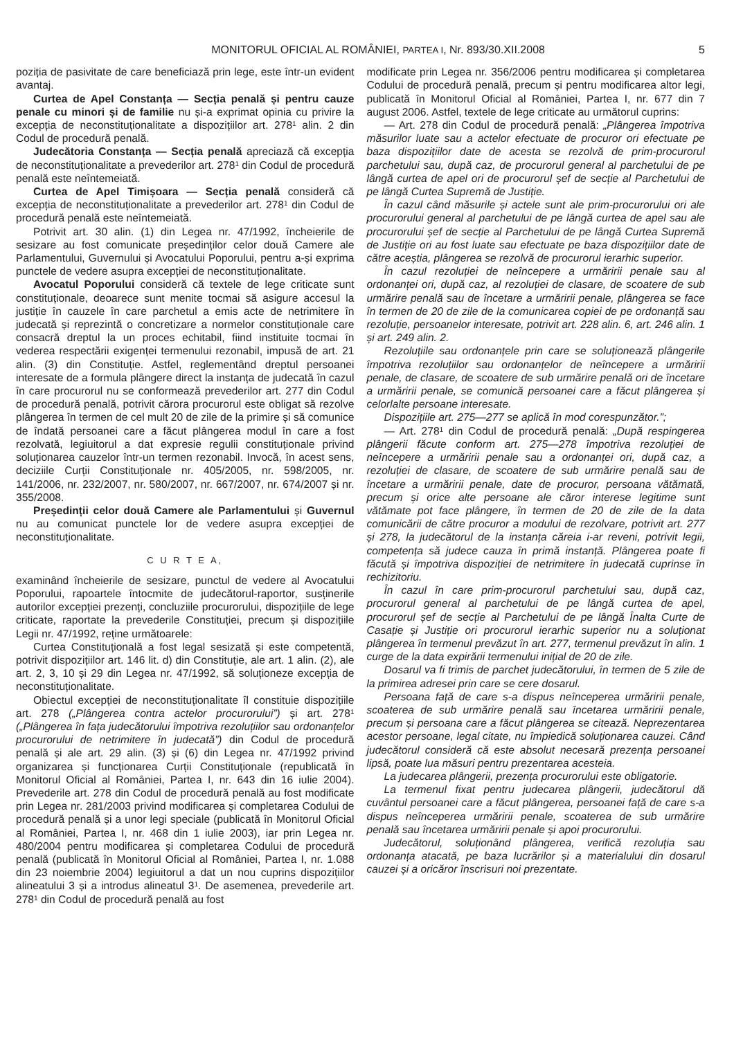MONITORUL OFICIAL AL ROMÂNIEI, PARTEA I, Nr. 893/30.XII.2008 5
poziția de pasivitate de care beneficiază prin lege, este într-un evident avantaj.
Curtea de Apel Constanța — Secția penală și pentru cauze penale cu minori și de familie nu și-a exprimat opinia cu privire la excepția de neconstituționalitate a dispozițiilor art. 278<sup>1</sup> alin. 2 din Codul de procedură penală.
Judecătoria Constanța — Secția penală apreciază că excepția de neconstituționalitate a prevederilor art. 278<sup>1</sup> din Codul de procedură penală este neîntemeiată.
Curtea de Apel Timișoara — Secția penală consideră că excepția de neconstituționalitate a prevederilor art. 278<sup>1</sup> din Codul de procedură penală este neîntemeiată.
Potrivit art. 30 alin. (1) din Legea nr. 47/1992, încheierile de sesizare au fost comunicate președinților celor două Camere ale Parlamentului, Guvernului și Avocatului Poporului, pentru a-și exprima punctele de vedere asupra excepției de neconstituționalitate.
Avocatul Poporului consideră că textele de lege criticate sunt constituționale, deoarece sunt menite tocmai să asigure accesul la justiție în cauzele în care parchetul a emis acte de netrimitere în judecată și reprezintă o concretizare a normelor constituționale care consacră dreptul la un proces echitabil, fiind instituite tocmai în vederea respectării exigenței termenului rezonabil, impusă de art. 21 alin. (3) din Constituție. Astfel, reglementând dreptul persoanei interesate de a formula plângere direct la instanța de judecată în cazul în care procurorul nu se conformează prevederilor art. 277 din Codul de procedură penală, potrivit cărora procurorul este obligat să rezolve plângerea în termen de cel mult 20 de zile de la primire și să comunice de îndată persoanei care a făcut plângerea modul în care a fost rezolvată, legiuitorul a dat expresie regulii constituționale privind soluționarea cauzelor într-un termen rezonabil. Invocă, în acest sens, deciziile Curții Constituționale nr. 405/2005, nr. 598/2005, nr. 141/2006, nr. 232/2007, nr. 580/2007, nr. 667/2007, nr. 674/2007 și nr. 355/2008.
Președinții celor două Camere ale Parlamentului și Guvernul nu au comunicat punctele lor de vedere asupra excepției de neconstituționalitate.
C U R T E A,
examinând încheierile de sesizare, punctul de vedere al Avocatului Poporului, rapoartele întocmite de judecătorul-raportor, susținerile autorilor excepției prezenți, concluziile procurorului, dispozițiile de lege criticate, raportate la prevederile Constituției, precum și dispozițiile Legii nr. 47/1992, reține următoarele:
Curtea Constituțională a fost legal sesizată și este competentă, potrivit dispozițiilor art. 146 lit. d) din Constituție, ale art. 1 alin. (2), ale art. 2, 3, 10 și 29 din Legea nr. 47/1992, să soluționeze excepția de neconstituționalitate.
Obiectul excepției de neconstituționalitate îl constituie dispozițiile art. 278 („Plângerea contra actelor procurorului”) și art. 278<sup>1</sup> („Plângerea în fața judecătorului împotriva rezoluțiilor sau ordonanțelor procurorului de netrimitere în judecată”) din Codul de procedură penală și ale art. 29 alin. (3) și (6) din Legea nr. 47/1992 privind organizarea și funcționarea Curții Constituționale (republicată în Monitorul Oficial al României, Partea I, nr. 643 din 16 iulie 2004). Prevederile art. 278 din Codul de procedură penală au fost modificate prin Legea nr. 281/2003 privind modificarea și completarea Codului de procedură penală și a unor legi speciale (publicată în Monitorul Oficial al României, Partea I, nr. 468 din 1 iulie 2003), iar prin Legea nr. 480/2004 pentru modificarea și completarea Codului de procedură penală (publicată în Monitorul Oficial al României, Partea I, nr. 1.088 din 23 noiembrie 2004) legiuitorul a dat un nou cuprins dispozițiilor alineatului 3 și a introdus alineatul 3<sup>1</sup>. De asemenea, prevederile art. 278<sup>1</sup> din Codul de procedură penală au fost
modificate prin Legea nr. 356/2006 pentru modificarea și completarea Codului de procedură penală, precum și pentru modificarea altor legi, publicată în Monitorul Oficial al României, Partea I, nr. 677 din 7 august 2006. Astfel, textele de lege criticate au următorul cuprins:
— Art. 278 din Codul de procedură penală: „Plângerea împotriva măsurilor luate sau a actelor efectuate de procuror ori efectuate pe baza dispozițiilor date de acesta se rezolvă de prim-procurorul parchetului sau, după caz, de procurorul general al parchetului de pe lângă curtea de apel ori de procurorul șef de secție al Parchetului de pe lângă Curtea Supremă de Justiție.
În cazul când măsurile și actele sunt ale prim-procurorului ori ale procurorului general al parchetului de pe lângă curtea de apel sau ale procurorului șef de secție al Parchetului de pe lângă Curtea Supremă de Justiție ori au fost luate sau efectuate pe baza dispozițiilor date de către aceștia, plângerea se rezolvă de procurorul ierarhic superior.
În cazul rezoluției de neîncepere a urmăririi penale sau al ordonanței ori, după caz, al rezoluției de clasare, de scoatere de sub urmărire penală sau de încetare a urmăririi penale, plângerea se face în termen de 20 de zile de la comunicarea copiei de pe ordonanță sau rezoluție, persoanelor interesate, potrivit art. 228 alin. 6, art. 246 alin. 1 și art. 249 alin. 2.
Rezoluțiile sau ordonanțele prin care se soluționează plângerile împotriva rezoluțiilor sau ordonanțelor de neîncepere a urmăririi penale, de clasare, de scoatere de sub urmărire penală ori de încetare a urmăririi penale, se comunică persoanei care a făcut plângerea și celorlalte persoane interesate.
Dispozițiile art. 275—277 se aplică în mod corespunzător.”;
— Art. 278<sup>1</sup> din Codul de procedură penală: „După respingerea plângerii făcute conform art. 275—278 împotriva rezoluției de neîncepere a urmăririi penale sau a ordonanței ori, după caz, a rezoluției de clasare, de scoatere de sub urmărire penală sau de încetare a urmăririi penale, date de procuror, persoana vătămată, precum și orice alte persoane ale căror interese legitime sunt vătămate pot face plângere, în termen de 20 de zile de la data comunicării de către procuror a modului de rezolvare, potrivit art. 277 și 278, la judecătorul de la instanța căreia i-ar reveni, potrivit legii, competența să judece cauza în primă instanță. Plângerea poate fi făcută și împotriva dispoziției de netrimitere în judecată cuprinse în rechizitoriu.
În cazul în care prim-procurorul parchetului sau, după caz, procurorul general al parchetului de pe lângă curtea de apel, procurorul șef de secție al Parchetului de pe lângă Înalta Curte de Casație și Justiție ori procurorul ierarhic superior nu a soluționat plângerea în termenul prevăzut în art. 277, termenul prevăzut în alin. 1 curge de la data expirării termenului inițial de 20 de zile.
Dosarul va fi trimis de parchet judecătorului, în termen de 5 zile de la primirea adresei prin care se cere dosarul.
Persoana față de care s-a dispus neînceperea urmăririi penale, scoaterea de sub urmărire penală sau încetarea urmăririi penale, precum și persoana care a făcut plângerea se citează. Neprezentarea acestor persoane, legal citate, nu împiedică soluționarea cauzei. Când judecătorul consideră că este absolut necesară prezența persoanei lipsă, poate lua măsuri pentru prezentarea acesteia.
La judecarea plângerii, prezența procurorului este obligatorie.
La termenul fixat pentru judecarea plângerii, judecătorul dă cuvântul persoanei care a făcut plângerea, persoanei față de care s-a dispus neînceperea urmăririi penale, scoaterea de sub urmărire penală sau încetarea urmăririi penale și apoi procurorului.
Judecătorul, soluționând plângerea, verifică rezoluția sau ordonanța atacată, pe baza lucrărilor și a materialului din dosarul cauzei și a oricăror înscrisuri noi prezentate.